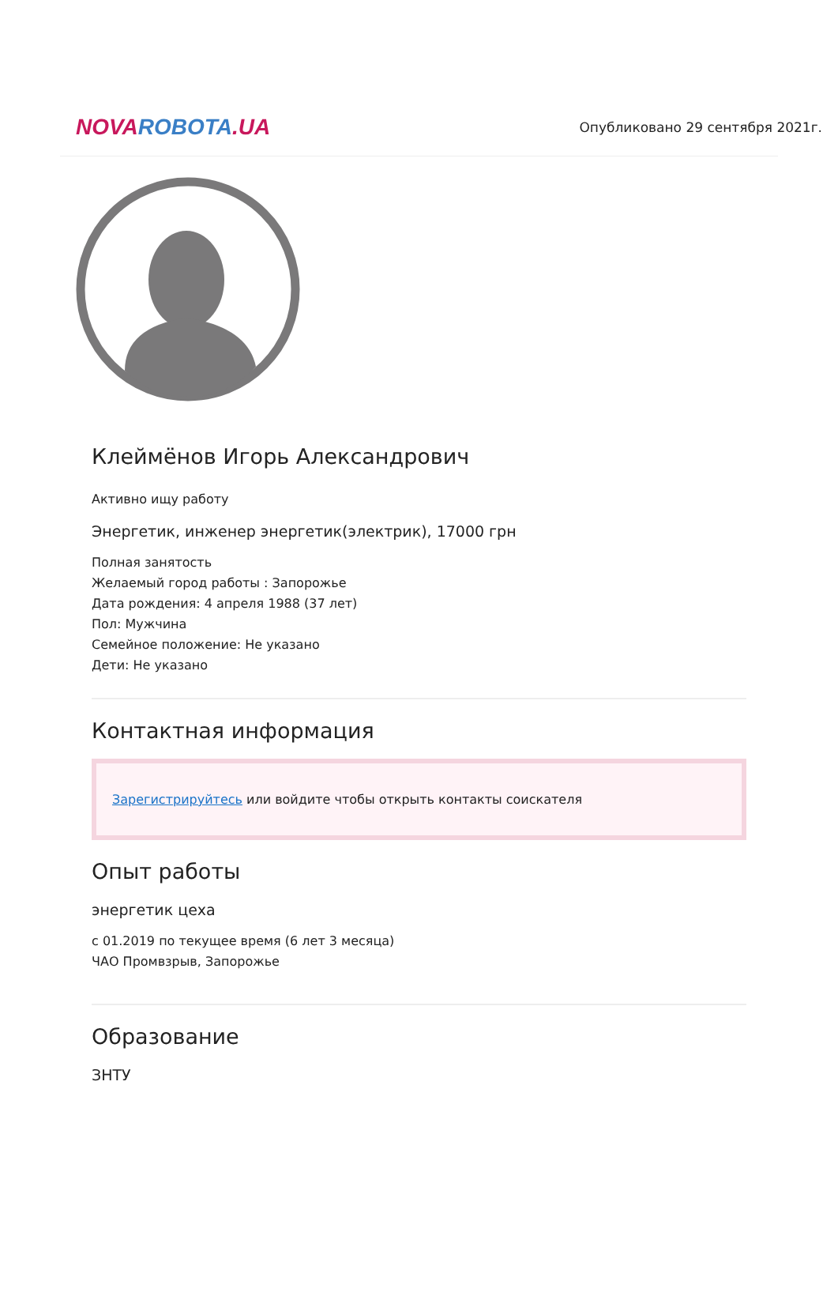NOVA ROBOTA.UA
Опубликовано 29 сентября 2021г.
Клеймёнов Игорь Александрович
Активно ищу работу
Энергетик, инженер энергетик(электрик), 17000 грн
Полная занятость
Желаемый город работы : Запорожье
Дата рождения: 4 апреля 1988 (37 лет)
Пол: Мужчина
Семейное положение: Не указано
Дети: Не указано
Контактная информация
Зарегистрируйтесь или войдите чтобы открыть контакты соискателя
Опыт работы
энергетик цеха
с 01.2019 по текущее время (6 лет 3 месяца)
ЧАО Промвзрыв, Запорожье
Образование
ЗНТУ